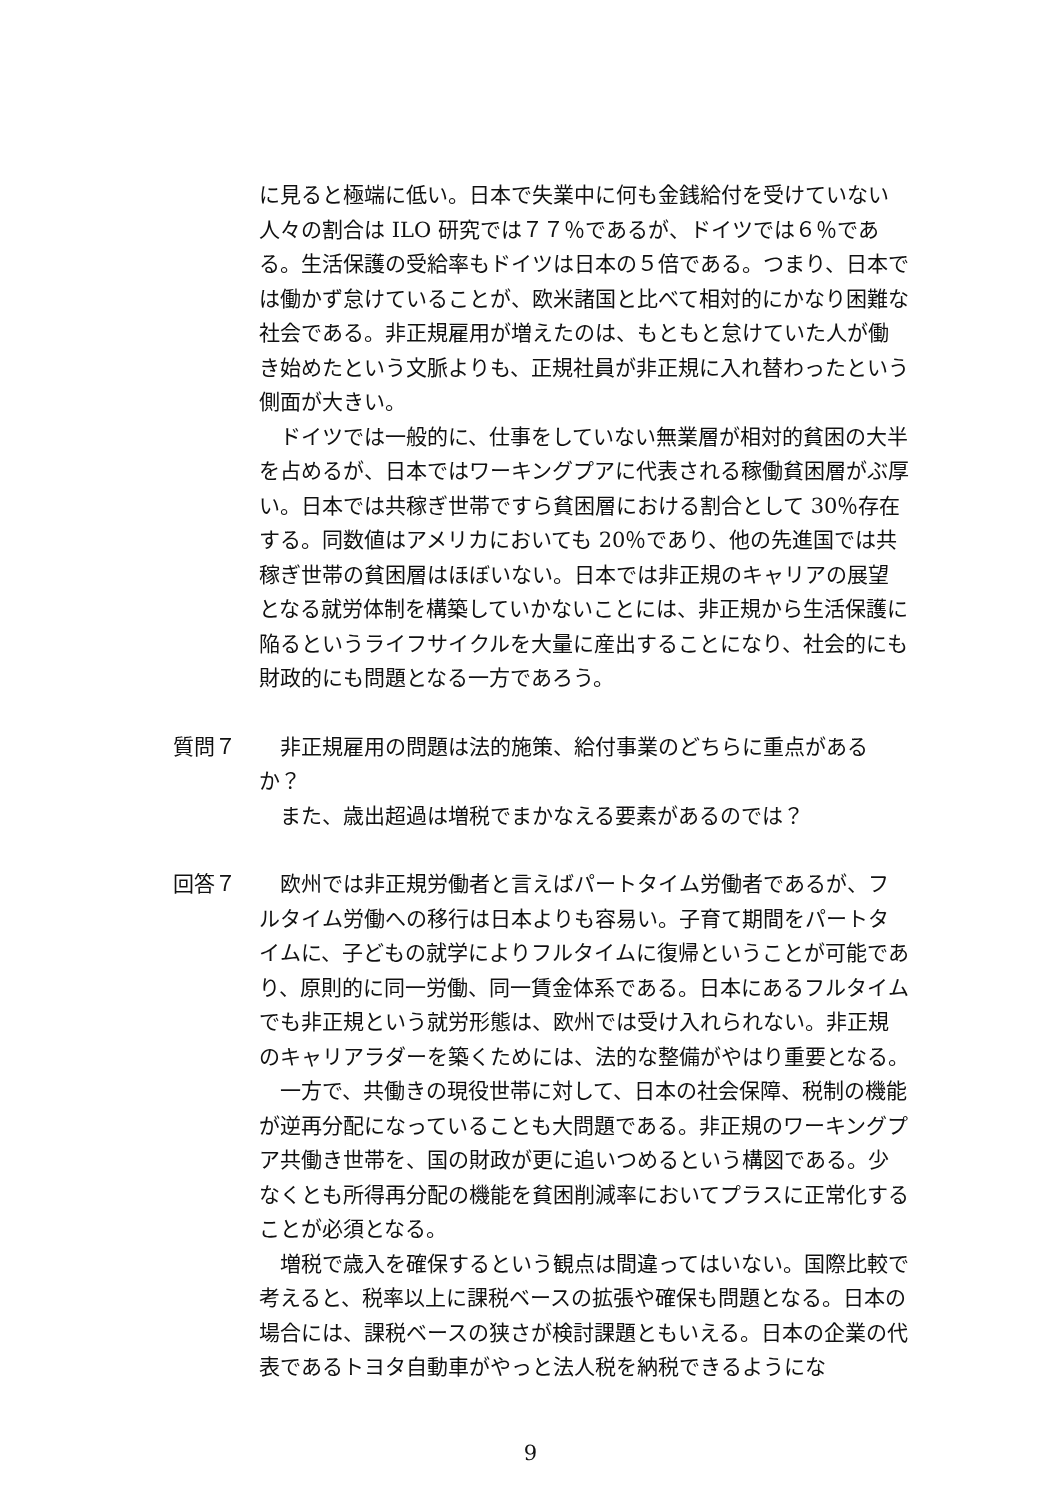に見ると極端に低い。日本で失業中に何も金銭給付を受けていない人々の割合は ILO 研究では７７％であるが、ドイツでは６％である。生活保護の受給率もドイツは日本の５倍である。つまり、日本では働かず怠けていることが、欧米諸国と比べて相対的にかなり困難な社会である。非正規雇用が増えたのは、もともと怠けていた人が働き始めたという文脈よりも、正規社員が非正規に入れ替わったという側面が大きい。
ドイツでは一般的に、仕事をしていない無業層が相対的貧困の大半を占めるが、日本ではワーキングプアに代表される稼働貧困層がぶ厚い。日本では共稼ぎ世帯ですら貧困層における割合として 30％存在する。同数値はアメリカにおいても 20％であり、他の先進国では共稼ぎ世帯の貧困層はほぼいない。日本では非正規のキャリアの展望となる就労体制を構築していかないことには、非正規から生活保護に陥るというライフサイクルを大量に産出することになり、社会的にも財政的にも問題となる一方であろう。
質問７ 　非正規雇用の問題は法的施策、給付事業のどちらに重点があるか？
また、歳出超過は増税でまかなえる要素があるのでは？
回答７ 欧州では非正規労働者と言えばパートタイム労働者であるが、フルタイム労働への移行は日本よりも容易い。子育て期間をパートタイムに、子どもの就学によりフルタイムに復帰ということが可能であり、原則的に同一労働、同一賃金体系である。日本にあるフルタイムでも非正規という就労形態は、欧州では受け入れられない。非正規のキャリアラダーを築くためには、法的な整備がやはり重要となる。
一方で、共働きの現役世帯に対して、日本の社会保障、税制の機能が逆再分配になっていることも大問題である。非正規のワーキングプア共働き世帯を、国の財政が更に追いつめるという構図である。少なくとも所得再分配の機能を貧困削減率においてプラスに正常化することが必須となる。
増税で歳入を確保するという観点は間違ってはいない。国際比較で考えると、税率以上に課税ベースの拡張や確保も問題となる。日本の場合には、課税ベースの狭さが検討課題ともいえる。日本の企業の代表であるトヨタ自動車がやっと法人税を納税できるようにな
9